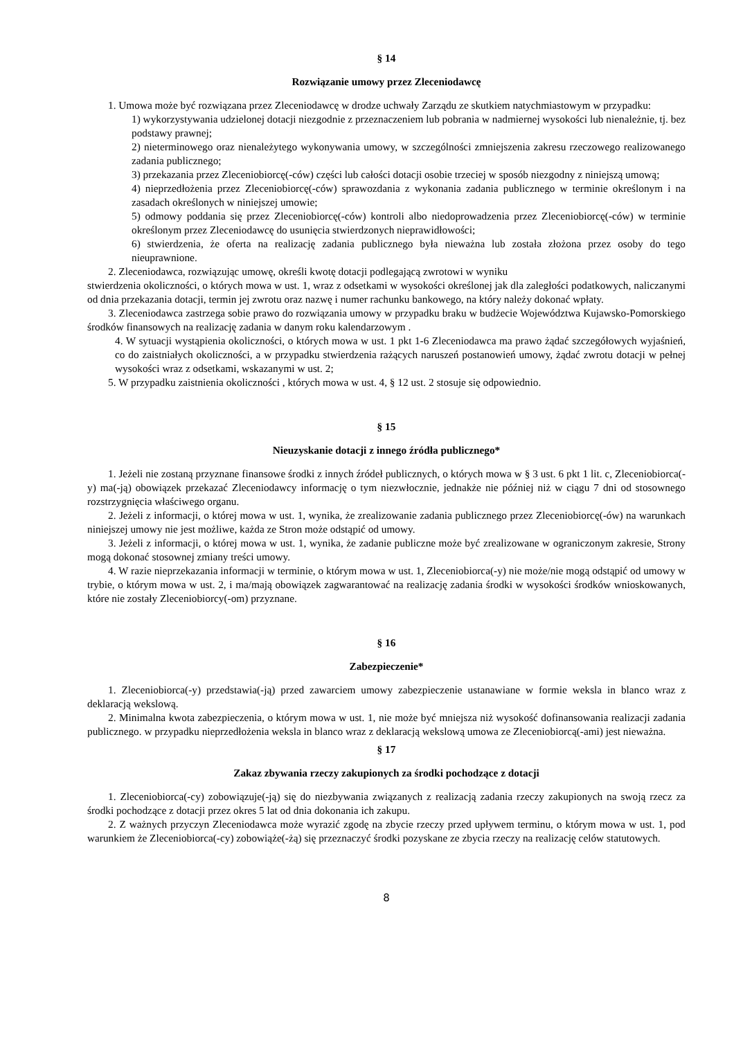§ 14
Rozwiązanie umowy przez Zleceniodawcę
1. Umowa może być rozwiązana przez Zleceniodawcę w drodze uchwały Zarządu ze skutkiem natychmiastowym w przypadku:
1) wykorzystywania udzielonej dotacji niezgodnie z przeznaczeniem lub pobrania w nadmiernej wysokości lub nienależnie, tj. bez podstawy prawnej;
2) nieterminowego oraz nienależytego wykonywania umowy, w szczególności zmniejszenia zakresu rzeczowego realizowanego zadania publicznego;
3) przekazania przez Zleceniobiorcę(-ców) części lub całości dotacji osobie trzeciej w sposób niezgodny z niniejszą umową;
4) nieprzedłożenia przez Zleceniobiorcę(-ców) sprawozdania z wykonania zadania publicznego w terminie określonym i na zasadach określonych w niniejszej umowie;
5) odmowy poddania się przez Zleceniobiorcę(-ców) kontroli albo niedoprowadzenia przez Zleceniobiorcę(-ców) w terminie określonym przez Zleceniodawcę do usunięcia stwierdzonych nieprawidłowości;
6) stwierdzenia, że oferta na realizację zadania publicznego była nieważna lub została złożona przez osoby do tego nieuprawnione.
2. Zleceniodawca, rozwiązując umowę, określi kwotę dotacji podlegającą zwrotowi w wyniku
stwierdzenia okoliczności, o których mowa w ust. 1, wraz z odsetkami w wysokości określonej jak dla zaległości podatkowych, naliczanymi od dnia przekazania dotacji, termin jej zwrotu oraz nazwę i numer rachunku bankowego, na który należy dokonać wpłaty.
3. Zleceniodawca zastrzega sobie prawo do rozwiązania umowy w przypadku braku w budżecie Województwa Kujawsko-Pomorskiego środków finansowych na realizację zadania w danym roku kalendarzowym .
4. W sytuacji wystąpienia okoliczności, o których mowa w ust. 1 pkt 1-6 Zleceniodawca ma prawo żądać szczegółowych wyjaśnień, co do zaistniałych okoliczności, a w przypadku stwierdzenia rażących naruszeń postanowień umowy, żądać zwrotu dotacji w pełnej wysokości wraz z odsetkami, wskazanymi w ust. 2;
5. W przypadku zaistnienia okoliczności , których mowa w ust. 4, § 12 ust. 2 stosuje się odpowiednio.
§ 15
Nieuzyskanie dotacji z innego źródła publicznego*
1. Jeżeli nie zostaną przyznane finansowe środki z innych źródeł publicznych, o których mowa w § 3 ust. 6 pkt 1 lit. c, Zleceniobiorca(-y) ma(-ją) obowiązek przekazać Zleceniodawcy informację o tym niezwłocznie, jednakże nie później niż w ciągu 7 dni od stosownego rozstrzygnięcia właściwego organu.
2. Jeżeli z informacji, o której mowa w ust. 1, wynika, że zrealizowanie zadania publicznego przez Zleceniobiorcę(-ów) na warunkach niniejszej umowy nie jest możliwe, każda ze Stron może odstąpić od umowy.
3. Jeżeli z informacji, o której mowa w ust. 1, wynika, że zadanie publiczne może być zrealizowane w ograniczonym zakresie, Strony mogą dokonać stosownej zmiany treści umowy.
4. W razie nieprzekazania informacji w terminie, o którym mowa w ust. 1, Zleceniobiorca(-y) nie może/nie mogą odstąpić od umowy w trybie, o którym mowa w ust. 2, i ma/mają obowiązek zagwarantować na realizację zadania środki w wysokości środków wnioskowanych, które nie zostały Zleceniobiorcy(-om) przyznane.
§ 16
Zabezpieczenie*
1. Zleceniobiorca(-y) przedstawia(-ją) przed zawarciem umowy zabezpieczenie ustanawiane w formie weksla in blanco wraz z deklaracją wekslową.
2. Minimalna kwota zabezpieczenia, o którym mowa w ust. 1, nie może być mniejsza niż wysokość dofinansowania realizacji zadania publicznego. w przypadku nieprzedłożenia weksla in blanco wraz z deklaracją wekslową umowa ze Zleceniobiorcą(-ami) jest nieważna.
§ 17
Zakaz zbywania rzeczy zakupionych za środki pochodzące z dotacji
1. Zleceniobiorca(-cy) zobowiązuje(-ją) się do niezbywania związanych z realizacją zadania rzeczy zakupionych na swoją rzecz za środki pochodzące z dotacji przez okres 5 lat od dnia dokonania ich zakupu.
2. Z ważnych przyczyn Zleceniodawca może wyrazić zgodę na zbycie rzeczy przed upływem terminu, o którym mowa w ust. 1, pod warunkiem że Zleceniobiorca(-cy) zobowiąże(-żą) się przeznaczyć środki pozyskane ze zbycia rzeczy na realizację celów statutowych.
8